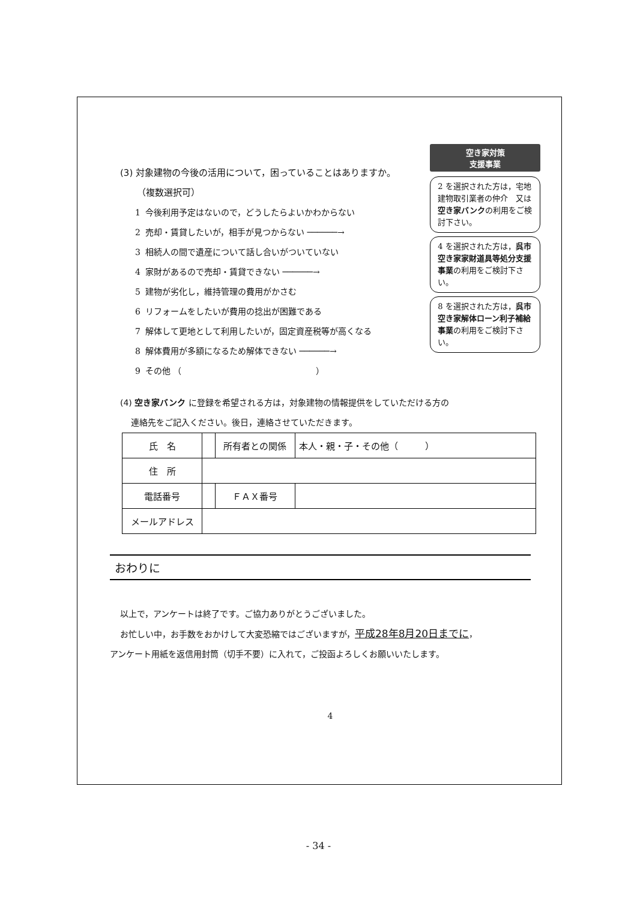(3) 対象建物の今後の活用について，困っていることはありますか。
（複数選択可）
1 今後利用予定はないので，どうしたらよいかわからない
2 売却・賃貸したいが，相手が見つからない ──────→
3 相続人の間で遺産について話し合いがついていない
4 家財があるので売却・賃貸できない ──────→
5 建物が劣化し，維持管理の費用がかさむ
6 リフォームをしたいが費用の捻出が困難である
7 解体して更地として利用したいが，固定資産税等が高くなる
8 解体費用が多額になるため解体できない ──────→
9 その他 （　　　　　　　　　　　　　　　　）
空き家対策
支援事業
2 を選択された方は，宅地建物取引業者の仲介　又は空き家バンクの利用をご検討下さい。
4 を選択された方は，呉市空き家家財道具等処分支援事業の利用をご検討下さい。
8 を選択された方は，呉市空き家解体ローン利子補給事業の利用をご検討下さい。
(4) 空き家バンク に登録を希望される方は，対象建物の情報提供をしていただける方の
連絡先をご記入ください。後日，連絡させていただきます。
| 氏 名 | | 所有者との関係 | 本人・親・子・その他（ ） |
| 住 所 | | | |
| 電話番号 | | ＦＡＸ番号 | |
| メールアドレス | | | |
おわりに
以上で，アンケートは終了です。ご協力ありがとうございました。
お忙しい中，お手数をおかけして大変恐縮ではございますが，平成28年8月20日までに，
アンケート用紙を返信用封筒（切手不要）に入れて，ご投函よろしくお願いいたします。
4
- 34 -